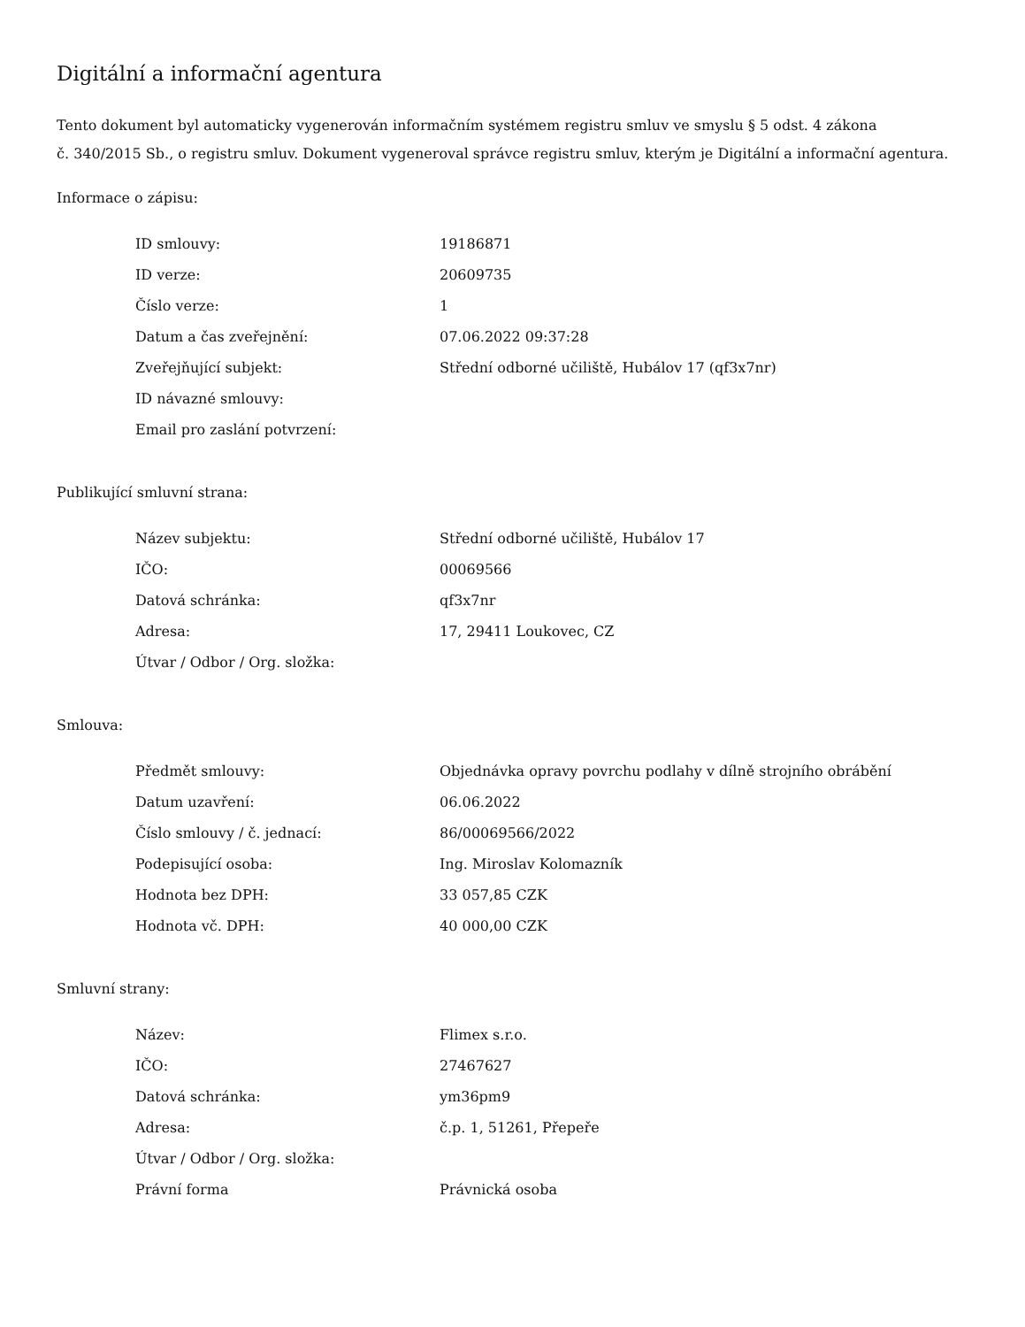Digitální a informační agentura
Tento dokument byl automaticky vygenerován informačním systémem registru smluv ve smyslu § 5 odst. 4 zákona
č. 340/2015 Sb., o registru smluv. Dokument vygeneroval správce registru smluv, kterým je Digitální a informační agentura.
Informace o zápisu:
| ID smlouvy: | 19186871 |
| ID verze: | 20609735 |
| Číslo verze: | 1 |
| Datum a čas zveřejnění: | 07.06.2022 09:37:28 |
| Zveřejňující subjekt: | Střední odborné učiliště, Hubálov 17 (qf3x7nr) |
| ID návazné smlouvy: | |
| Email pro zaslání potvrzení: | |
Publikující smluvní strana:
| Název subjektu: | Střední odborné učiliště, Hubálov 17 |
| IČO: | 00069566 |
| Datová schránka: | qf3x7nr |
| Adresa: | 17, 29411 Loukovec, CZ |
| Útvar / Odbor / Org. složka: | |
Smlouva:
| Předmět smlouvy: | Objednávka opravy povrchu podlahy v dílně strojního obrábění |
| Datum uzavření: | 06.06.2022 |
| Číslo smlouvy / č. jednací: | 86/00069566/2022 |
| Podepisující osoba: | Ing. Miroslav Kolomazník |
| Hodnota bez DPH: | 33 057,85 CZK |
| Hodnota vč. DPH: | 40 000,00 CZK |
Smluvní strany:
| Název: | Flimex s.r.o. |
| IČO: | 27467627 |
| Datová schránka: | ym36pm9 |
| Adresa: | č.p. 1, 51261, Přepeře |
| Útvar / Odbor / Org. složka: | |
| Právní forma | Právnická osoba |